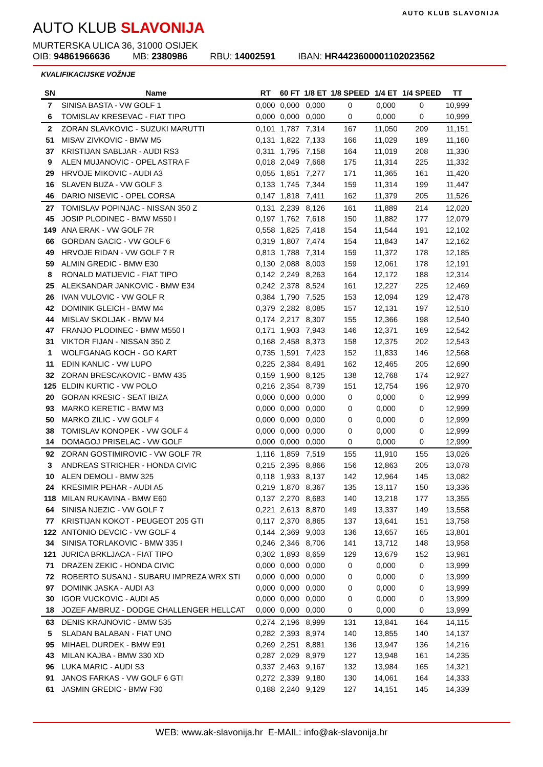AUTO KLUB SLAVONIJA
AUTO KLUB SLAVONIJA
MURTERSKA ULICA 36, 31000 OSIJEK
OIB: 94861966636 MB: 2380986 RBU: 14002591 IBAN: HR4423600001102023562
KVALIFIKACIJSKE VOŽNJE
| SN | Name | RT | 60 FT | 1/8 ET | 1/8 SPEED | 1/4 ET | 1/4 SPEED | TT |
| --- | --- | --- | --- | --- | --- | --- | --- | --- |
| 7 | SINISA BASTA - VW GOLF 1 | 0,000 | 0,000 | 0,000 | 0 | 0,000 | 0 | 10,999 |
| 6 | TOMISLAV KRESEVAC - FIAT TIPO | 0,000 | 0,000 | 0,000 | 0 | 0,000 | 0 | 10,999 |
| 2 | ZORAN SLAVKOVIC - SUZUKI MARUTTI | 0,101 | 1,787 | 7,314 | 167 | 11,050 | 209 | 11,151 |
| 51 | MISAV ZIVKOVIC - BMW M5 | 0,131 | 1,822 | 7,133 | 166 | 11,029 | 189 | 11,160 |
| 37 | KRISTIJAN SABLJAR - AUDI RS3 | 0,311 | 1,795 | 7,158 | 164 | 11,019 | 208 | 11,330 |
| 9 | ALEN MUJANOVIC - OPEL ASTRA F | 0,018 | 2,049 | 7,668 | 175 | 11,314 | 225 | 11,332 |
| 29 | HRVOJE MIKOVIC - AUDI A3 | 0,055 | 1,851 | 7,277 | 171 | 11,365 | 161 | 11,420 |
| 16 | SLAVEN BUZA - VW GOLF 3 | 0,133 | 1,745 | 7,344 | 159 | 11,314 | 199 | 11,447 |
| 46 | DARIO NISEVIC - OPEL CORSA | 0,147 | 1,818 | 7,411 | 162 | 11,379 | 205 | 11,526 |
| 27 | TOMISLAV POPINJAC - NISSAN 350 Z | 0,131 | 2,239 | 8,126 | 161 | 11,889 | 214 | 12,020 |
| 45 | JOSIP PLODINEC - BMW M550 I | 0,197 | 1,762 | 7,618 | 150 | 11,882 | 177 | 12,079 |
| 149 | ANA ERAK - VW GOLF 7R | 0,558 | 1,825 | 7,418 | 154 | 11,544 | 191 | 12,102 |
| 66 | GORDAN GACIC - VW GOLF 6 | 0,319 | 1,807 | 7,474 | 154 | 11,843 | 147 | 12,162 |
| 49 | HRVOJE RIDAN - VW GOLF 7 R | 0,813 | 1,788 | 7,314 | 159 | 11,372 | 178 | 12,185 |
| 59 | ALMIN GREDIC - BMW E30 | 0,130 | 2,088 | 8,003 | 159 | 12,061 | 178 | 12,191 |
| 8 | RONALD MATIJEVIC - FIAT TIPO | 0,142 | 2,249 | 8,263 | 164 | 12,172 | 188 | 12,314 |
| 25 | ALEKSANDAR JANKOVIC - BMW E34 | 0,242 | 2,378 | 8,524 | 161 | 12,227 | 225 | 12,469 |
| 26 | IVAN VULOVIC - VW GOLF R | 0,384 | 1,790 | 7,525 | 153 | 12,094 | 129 | 12,478 |
| 42 | DOMINIK GLEICH - BMW M4 | 0,379 | 2,282 | 8,085 | 157 | 12,131 | 197 | 12,510 |
| 44 | MISLAV SKOLJAK - BMW M4 | 0,174 | 2,217 | 8,307 | 155 | 12,366 | 198 | 12,540 |
| 47 | FRANJO PLODINEC - BMW M550 I | 0,171 | 1,903 | 7,943 | 146 | 12,371 | 169 | 12,542 |
| 31 | VIKTOR FIJAN - NISSAN 350 Z | 0,168 | 2,458 | 8,373 | 158 | 12,375 | 202 | 12,543 |
| 1 | WOLFGANAG KOCH - GO KART | 0,735 | 1,591 | 7,423 | 152 | 11,833 | 146 | 12,568 |
| 11 | EDIN KANLIC - VW LUPO | 0,225 | 2,384 | 8,491 | 162 | 12,465 | 205 | 12,690 |
| 32 | ZORAN BRESCAKOVIC - BMW 435 | 0,159 | 1,900 | 8,125 | 138 | 12,768 | 174 | 12,927 |
| 125 | ELDIN KURTIC - VW POLO | 0,216 | 2,354 | 8,739 | 151 | 12,754 | 196 | 12,970 |
| 20 | GORAN KRESIC - SEAT IBIZA | 0,000 | 0,000 | 0,000 | 0 | 0,000 | 0 | 12,999 |
| 93 | MARKO KERETIC - BMW M3 | 0,000 | 0,000 | 0,000 | 0 | 0,000 | 0 | 12,999 |
| 50 | MARKO ZILIC - VW GOLF 4 | 0,000 | 0,000 | 0,000 | 0 | 0,000 | 0 | 12,999 |
| 38 | TOMISLAV KONOPEK - VW GOLF 4 | 0,000 | 0,000 | 0,000 | 0 | 0,000 | 0 | 12,999 |
| 14 | DOMAGOJ PRISELAC - VW GOLF | 0,000 | 0,000 | 0,000 | 0 | 0,000 | 0 | 12,999 |
| 92 | ZORAN GOSTIMIROVIC - VW GOLF 7R | 1,116 | 1,859 | 7,519 | 155 | 11,910 | 155 | 13,026 |
| 3 | ANDREAS STRICHER - HONDA CIVIC | 0,215 | 2,395 | 8,866 | 156 | 12,863 | 205 | 13,078 |
| 10 | ALEN DEMOLI - BMW 325 | 0,118 | 1,933 | 8,137 | 142 | 12,964 | 145 | 13,082 |
| 24 | KRESIMIR PEHAR - AUDI A5 | 0,219 | 1,870 | 8,367 | 135 | 13,117 | 150 | 13,336 |
| 118 | MILAN RUKAVINA - BMW E60 | 0,137 | 2,270 | 8,683 | 140 | 13,218 | 177 | 13,355 |
| 64 | SINISA NJEZIC - VW GOLF 7 | 0,221 | 2,613 | 8,870 | 149 | 13,337 | 149 | 13,558 |
| 77 | KRISTIJAN KOKOT - PEUGEOT 205 GTI | 0,117 | 2,370 | 8,865 | 137 | 13,641 | 151 | 13,758 |
| 122 | ANTONIO DEVCIC - VW GOLF 4 | 0,144 | 2,369 | 9,003 | 136 | 13,657 | 165 | 13,801 |
| 34 | SINISA TORLAKOVIC - BMW 335 I | 0,246 | 2,346 | 8,706 | 141 | 13,712 | 148 | 13,958 |
| 121 | JURICA BRKLJACA - FIAT TIPO | 0,302 | 1,893 | 8,659 | 129 | 13,679 | 152 | 13,981 |
| 71 | DRAZEN ZEKIC - HONDA CIVIC | 0,000 | 0,000 | 0,000 | 0 | 0,000 | 0 | 13,999 |
| 72 | ROBERTO SUSANJ - SUBARU IMPREZA WRX STI | 0,000 | 0,000 | 0,000 | 0 | 0,000 | 0 | 13,999 |
| 97 | DOMINK JASKA - AUDI A3 | 0,000 | 0,000 | 0,000 | 0 | 0,000 | 0 | 13,999 |
| 30 | IGOR VUCKOVIC - AUDI A5 | 0,000 | 0,000 | 0,000 | 0 | 0,000 | 0 | 13,999 |
| 18 | JOZEF AMBRUZ - DODGE CHALLENGER HELLCAT | 0,000 | 0,000 | 0,000 | 0 | 0,000 | 0 | 13,999 |
| 63 | DENIS KRAJNOVIC - BMW 535 | 0,274 | 2,196 | 8,999 | 131 | 13,841 | 164 | 14,115 |
| 5 | SLADAN BALABAN - FIAT UNO | 0,282 | 2,393 | 8,974 | 140 | 13,855 | 140 | 14,137 |
| 95 | MIHAEL DURDEK - BMW E91 | 0,269 | 2,251 | 8,881 | 136 | 13,947 | 136 | 14,216 |
| 43 | MILAN KAJBA - BMW 330 XD | 0,287 | 2,029 | 8,979 | 127 | 13,948 | 161 | 14,235 |
| 96 | LUKA MARIC - AUDI S3 | 0,337 | 2,463 | 9,167 | 132 | 13,984 | 165 | 14,321 |
| 91 | JANOS FARKAS - VW GOLF 6 GTI | 0,272 | 2,339 | 9,180 | 130 | 14,061 | 164 | 14,333 |
| 61 | JASMIN GREDIC - BMW F30 | 0,188 | 2,240 | 9,129 | 127 | 14,151 | 145 | 14,339 |
WEB: www.ak-slavonija.hr E-MAIL: info@ak-slavonija.hr